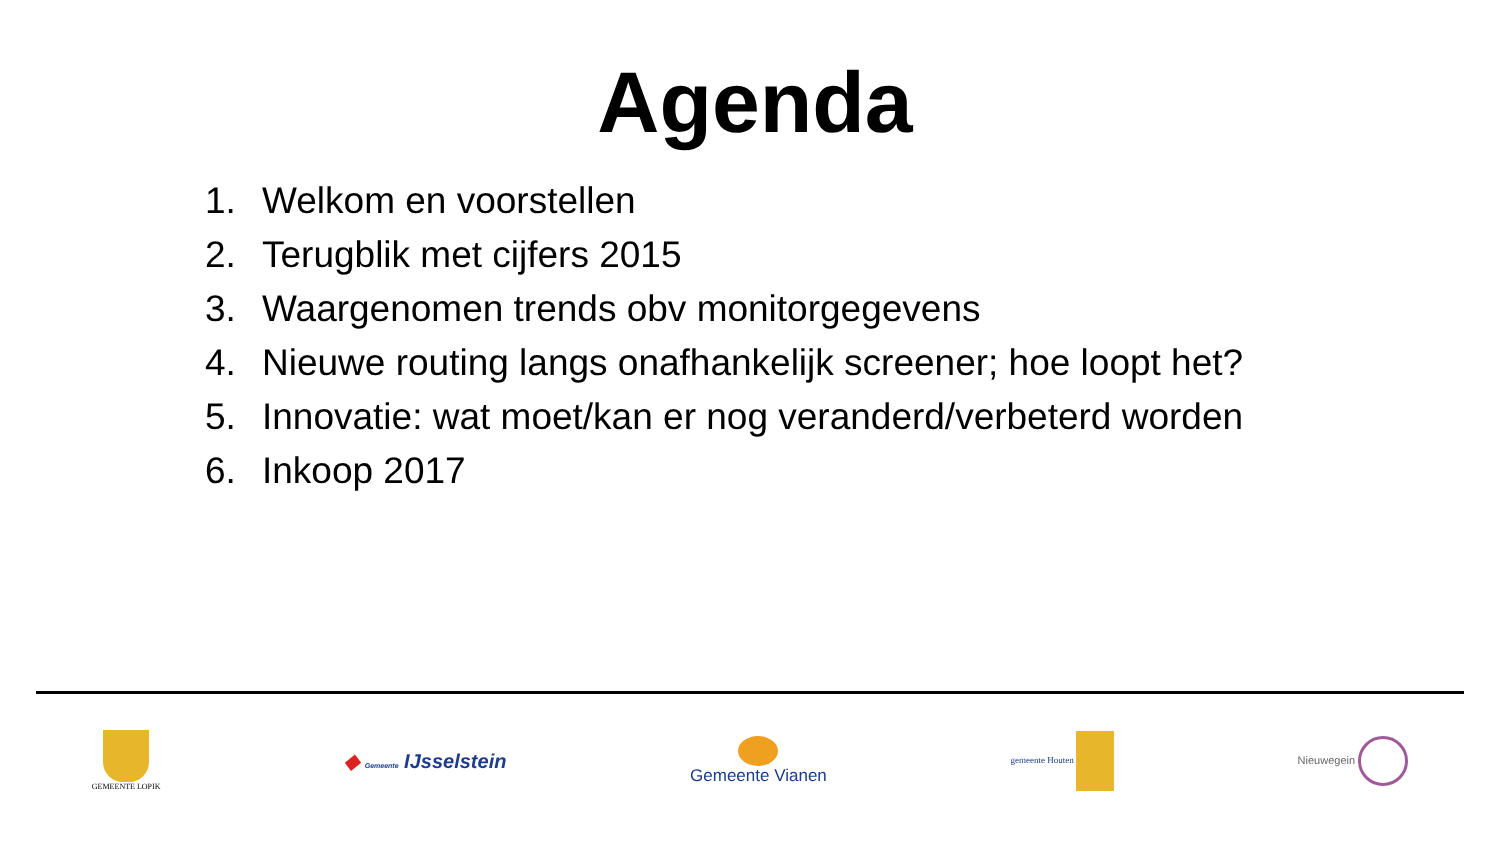Agenda
1. Welkom en voorstellen
2. Terugblik met cijfers 2015
3. Waargenomen trends obv monitorgegevens
4. Nieuwe routing langs onafhankelijk screener; hoe loopt het?
5. Innovatie: wat moet/kan er nog veranderd/verbeterd worden
6. Inkoop 2017
GEMEENTE LOPIK
◆ Gemeente IJsselstein
Gemeente Vianen
gemeente Houten
Nieuwegein